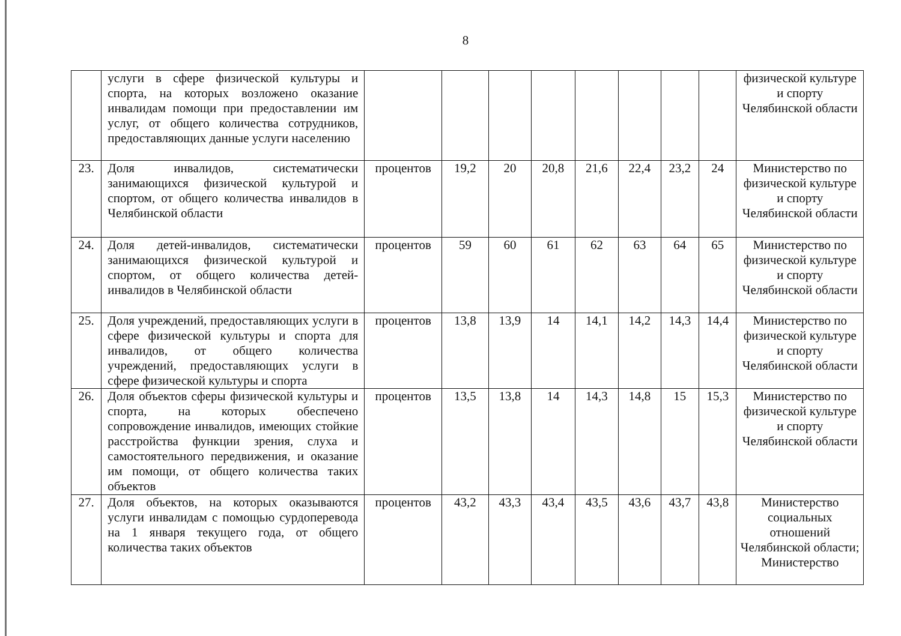8
| | услуги в сфере физической культуры и спорта, на которых возложено оказание инвалидам помощи при предоставлении им услуг, от общего количества сотрудников, предоставляющих данные услуги населению | | | | | | | | | физической культуре и спорту Челябинской области |
| 23. | Доля инвалидов, систематически занимающихся физической культурой и спортом, от общего количества инвалидов в Челябинской области | процентов | 19,2 | 20 | 20,8 | 21,6 | 22,4 | 23,2 | 24 | Министерство по физической культуре и спорту Челябинской области |
| 24. | Доля детей-инвалидов, систематически занимающихся физической культурой и спортом, от общего количества детей-инвалидов в Челябинской области | процентов | 59 | 60 | 61 | 62 | 63 | 64 | 65 | Министерство по физической культуре и спорту Челябинской области |
| 25. | Доля учреждений, предоставляющих услуги в сфере физической культуры и спорта для инвалидов, от общего количества учреждений, предоставляющих услуги в сфере физической культуры и спорта | процентов | 13,8 | 13,9 | 14 | 14,1 | 14,2 | 14,3 | 14,4 | Министерство по физической культуре и спорту Челябинской области |
| 26. | Доля объектов сферы физической культуры и спорта, на которых обеспечено сопровождение инвалидов, имеющих стойкие расстройства функции зрения, слуха и самостоятельного передвижения, и оказание им помощи, от общего количества таких объектов | процентов | 13,5 | 13,8 | 14 | 14,3 | 14,8 | 15 | 15,3 | Министерство по физической культуре и спорту Челябинской области |
| 27. | Доля объектов, на которых оказываются услуги инвалидам с помощью сурдоперевода на 1 января текущего года, от общего количества таких объектов | процентов | 43,2 | 43,3 | 43,4 | 43,5 | 43,6 | 43,7 | 43,8 | Министерство социальных отношений Челябинской области; Министерство |